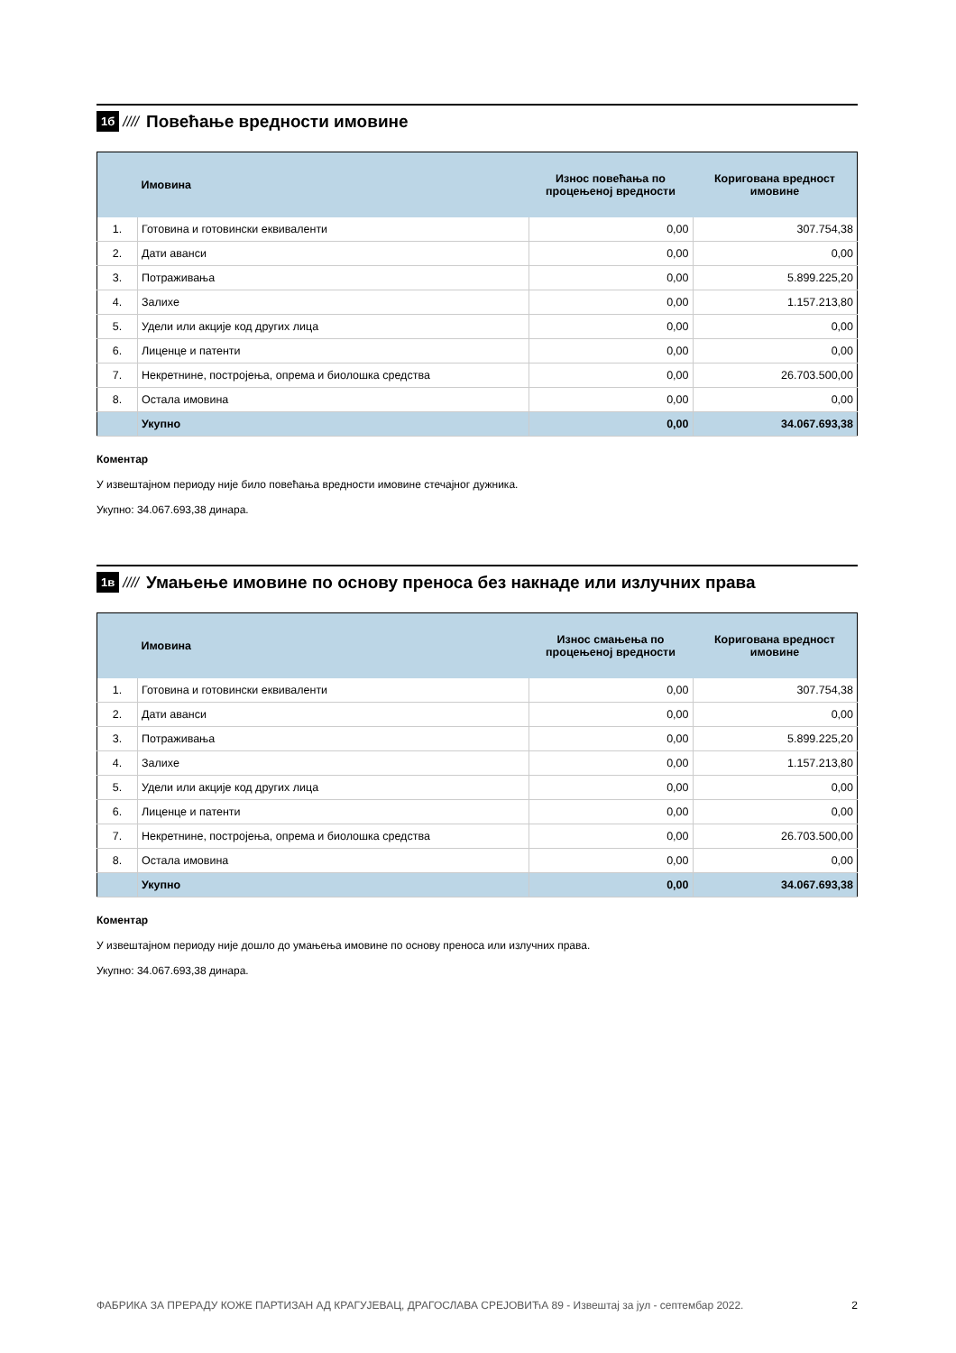1б ////
Повећање вредности имовине
| | Имовина | Износ повећања по процењеној вредности | Коригована вредност имовине |
| --- | --- | --- | --- |
| 1. | Готовина и готовински еквиваленти | 0,00 | 307.754,38 |
| 2. | Дати аванси | 0,00 | 0,00 |
| 3. | Потраживања | 0,00 | 5.899.225,20 |
| 4. | Залихе | 0,00 | 1.157.213,80 |
| 5. | Удели или акције код других лица | 0,00 | 0,00 |
| 6. | Лиценце и патенти | 0,00 | 0,00 |
| 7. | Некретнине, постројења, опрема и биолошка средства | 0,00 | 26.703.500,00 |
| 8. | Остала имовина | 0,00 | 0,00 |
| | Укупно | 0,00 | 34.067.693,38 |
Коментар
У извештајном периоду није било повећања вредности имовине стечајног дужника.
Укупно: 34.067.693,38 динара.
1в ////
Умањење имовине по основу преноса без накнаде или излучних права
| | Имовина | Износ смањења по процењеној вредности | Коригована вредност имовине |
| --- | --- | --- | --- |
| 1. | Готовина и готовински еквиваленти | 0,00 | 307.754,38 |
| 2. | Дати аванси | 0,00 | 0,00 |
| 3. | Потраживања | 0,00 | 5.899.225,20 |
| 4. | Залихе | 0,00 | 1.157.213,80 |
| 5. | Удели или акције код других лица | 0,00 | 0,00 |
| 6. | Лиценце и патенти | 0,00 | 0,00 |
| 7. | Некретнине, постројења, опрема и биолошка средства | 0,00 | 26.703.500,00 |
| 8. | Остала имовина | 0,00 | 0,00 |
| | Укупно | 0,00 | 34.067.693,38 |
Коментар
У извештајном периоду није дошло до умањења имовине по основу преноса или излучних права.
Укупно: 34.067.693,38 динара.
ФАБРИКА ЗА ПРЕРАДУ КОЖЕ ПАРТИЗАН АД КРАГУЈЕВАЦ, ДРАГОСЛАВА СРЕЈОВИЋА 89 - Извештај за јул - септембар 2022. 2